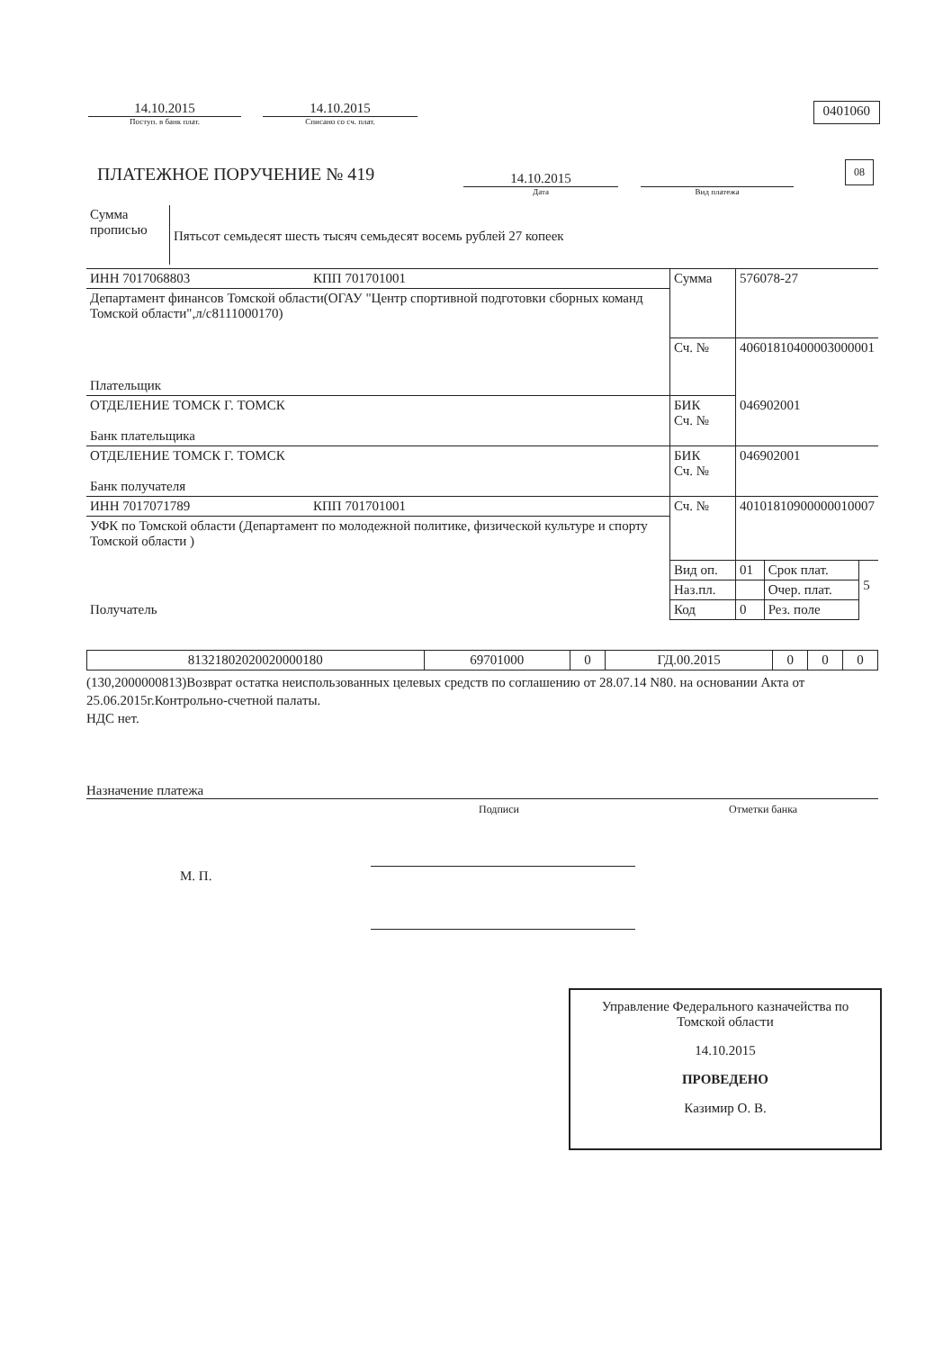14.10.2015
Поступ. в банк плат.
14.10.2015
Списано со сч. плат.
0401060
ПЛАТЕЖНОЕ ПОРУЧЕНИЕ № 419
14.10.2015
Дата
Вид платежа
08
| Сумма прописью | Пятьсот семьдесят шесть тысяч семьдесят восемь рублей 27 копеек |
| ИНН 7017068803 | КПП 701701001 | Сумма | 576078-27 | | |
| Департамент финансов Томской области(ОГАУ "Центр спортивной подготовки сборных команд Томской области",л/с8111000170) | | | | | |
| Плательщик | | Сч. № | 40601810400003000001 | | |
| ОТДЕЛЕНИЕ ТОМСК Г. ТОМСК Банк плательщика | | БИК Сч. № | 046902001 | | |
| ОТДЕЛЕНИЕ ТОМСК Г. ТОМСК Банк получателя | | БИК Сч. № | 046902001 | | |
| ИНН 7017071789 | КПП 701701001 | Сч. № | 40101810900000010007 | | |
| УФК по Томской области (Департамент по молодежной политике, физической культуре и спорту Томской области ) | | | | | |
| Получатель | | Вид оп. | 01 | Срок плат. | 5 |
| | | Наз.пл. | | Очер. плат. | |
| | | Код | 0 | Рез. поле | |
| 81321802020020000180 | 69701000 | 0 | ГД.00.2015 | 0 | 0 | 0 |
(130,2000000813)Возврат остатка неиспользованных целевых средств по соглашению от 28.07.14 N80. на основании Акта от 25.06.2015г.Контрольно-счетной палаты.
НДС нет.
Назначение платежа
Подписи Отметки банка
М. П.
Управление Федерального казначейства по Томской области
14.10.2015
ПРОВЕДЕНО
Казимир О. В.